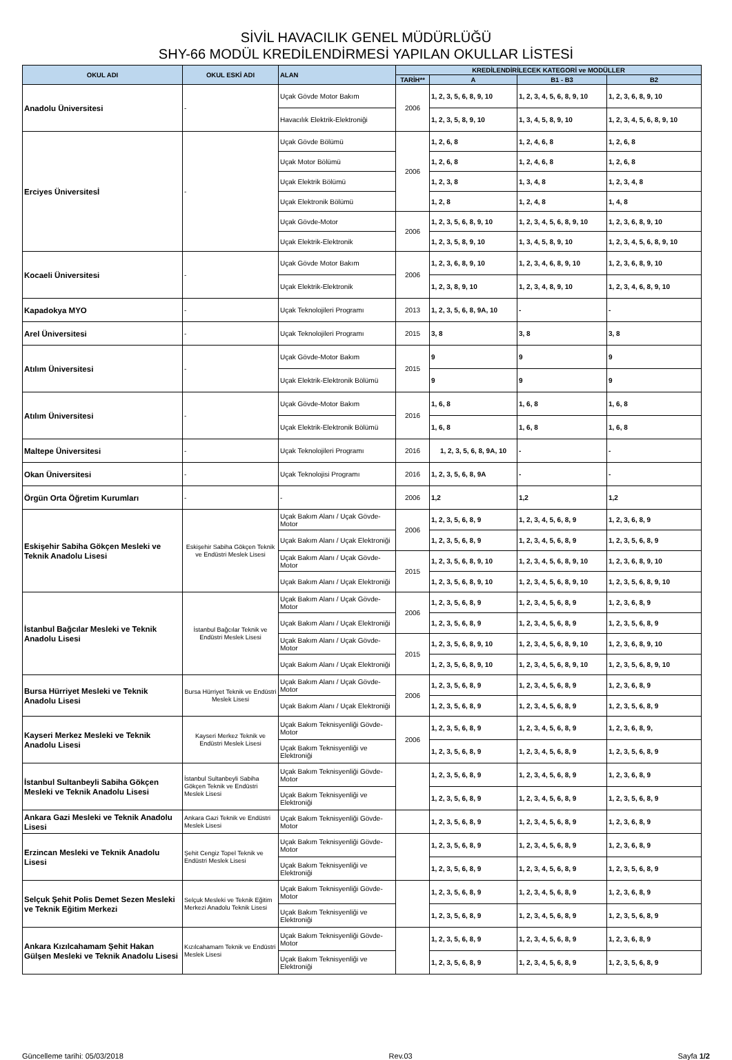SİVİL HAVACILIK GENEL MÜDÜRLÜĞÜ
SHY-66 MODÜL KREDİLENDİRMESİ YAPILAN OKULLAR LİSTESİ
| OKUL ADI | OKUL ESKİ ADI | ALAN | KREDİLENDİRİLECEK KATEGORİ ve MODÜLLER | | | |
| --- | --- | --- | --- | --- | --- | --- |
| | | | TARİH** | A | B1 - B3 | B2 |
| Anadolu Üniversitesi | - | Uçak Gövde Motor Bakım | 2006 | 1, 2, 3, 5, 6, 8, 9, 10 | 1, 2, 3, 4, 5, 6, 8, 9, 10 | 1, 2, 3, 6, 8, 9, 10 |
| | | Havacılık Elektrik-Elektroniği | | 1, 2, 3, 5, 8, 9, 10 | 1, 3, 4, 5, 8, 9, 10 | 1, 2, 3, 4, 5, 6, 8, 9, 10 |
| Erciyes Üniversitesİ | - | Uçak Gövde Bölümü | 2006 | 1, 2, 6, 8 | 1, 2, 4, 6, 8 | 1, 2, 6, 8 |
| | | Uçak Motor Bölümü | | 1, 2, 6, 8 | 1, 2, 4, 6, 8 | 1, 2, 6, 8 |
| | | Uçak Elektrik Bölümü | | 1, 2, 3, 8 | 1, 3, 4, 8 | 1, 2, 3, 4, 8 |
| | | Uçak Elektronik Bölümü | | 1, 2, 8 | 1, 2, 4, 8 | 1, 4, 8 |
| | | Uçak Gövde-Motor | 2006 | 1, 2, 3, 5, 6, 8, 9, 10 | 1, 2, 3, 4, 5, 6, 8, 9, 10 | 1, 2, 3, 6, 8, 9, 10 |
| | | Uçak Elektrik-Elektronik | | 1, 2, 3, 5, 8, 9, 10 | 1, 3, 4, 5, 8, 9, 10 | 1, 2, 3, 4, 5, 6, 8, 9, 10 |
| Kocaeli Üniversitesi | - | Uçak Gövde Motor Bakım | 2006 | 1, 2, 3, 6, 8, 9, 10 | 1, 2, 3, 4, 6, 8, 9, 10 | 1, 2, 3, 6, 8, 9, 10 |
| | | Uçak Elektrik-Elektronik | | 1, 2, 3, 8, 9, 10 | 1, 2, 3, 4, 8, 9, 10 | 1, 2, 3, 4, 6, 8, 9, 10 |
| Kapadokya MYO | - | Uçak Teknolojileri Programı | 2013 | 1, 2, 3, 5, 6, 8, 9A, 10 | - | - |
| Arel Üniversitesi | - | Uçak Teknolojileri Programı | 2015 | 3, 8 | 3, 8 | 3, 8 |
| Atılım Üniversitesi | - | Uçak Gövde-Motor Bakım | 2015 | 9 | 9 | 9 |
| | | Uçak Elektrik-Elektronik Bölümü | | 9 | 9 | 9 |
| Atılım Üniversitesi | - | Uçak Gövde-Motor Bakım | 2016 | 1, 6, 8 | 1, 6, 8 | 1, 6, 8 |
| | | Uçak Elektrik-Elektronik Bölümü | | 1, 6, 8 | 1, 6, 8 | 1, 6, 8 |
| Maltepe Üniversitesi | - | Uçak Teknolojileri Programı | 2016 | 1, 2, 3, 5, 6, 8, 9A, 10 | - | - |
| Okan Üniversitesi | - | Uçak Teknolojisi Programı | 2016 | 1, 2, 3, 5, 6, 8, 9A | - | - |
| Örgün Orta Öğretim Kurumları | - | - | 2006 | 1,2 | 1,2 | 1,2 |
| Eskişehir Sabiha Gökçen Mesleki ve Teknik Anadolu Lisesi | Eskişehir Sabiha Gökçen Teknik ve Endüstri Meslek Lisesi | Uçak Bakım Alanı / Uçak Gövde-Motor | 2006 | 1, 2, 3, 5, 6, 8, 9 | 1, 2, 3, 4, 5, 6, 8, 9 | 1, 2, 3, 6, 8, 9 |
| | | Uçak Bakım Alanı / Uçak Elektroniği | | 1, 2, 3, 5, 6, 8, 9 | 1, 2, 3, 4, 5, 6, 8, 9 | 1, 2, 3, 5, 6, 8, 9 |
| | | Uçak Bakım Alanı / Uçak Gövde-Motor | 2015 | 1, 2, 3, 5, 6, 8, 9, 10 | 1, 2, 3, 4, 5, 6, 8, 9, 10 | 1, 2, 3, 6, 8, 9, 10 |
| | | Uçak Bakım Alanı / Uçak Elektroniği | | 1, 2, 3, 5, 6, 8, 9, 10 | 1, 2, 3, 4, 5, 6, 8, 9, 10 | 1, 2, 3, 5, 6, 8, 9, 10 |
| İstanbul Bağcılar Mesleki ve Teknik Anadolu Lisesi | İstanbul Bağcılar Teknik ve Endüstri Meslek Lisesi | Uçak Bakım Alanı / Uçak Gövde-Motor | 2006 | 1, 2, 3, 5, 6, 8, 9 | 1, 2, 3, 4, 5, 6, 8, 9 | 1, 2, 3, 6, 8, 9 |
| | | Uçak Bakım Alanı / Uçak Elektroniği | | 1, 2, 3, 5, 6, 8, 9 | 1, 2, 3, 4, 5, 6, 8, 9 | 1, 2, 3, 5, 6, 8, 9 |
| | | Uçak Bakım Alanı / Uçak Gövde-Motor | 2015 | 1, 2, 3, 5, 6, 8, 9, 10 | 1, 2, 3, 4, 5, 6, 8, 9, 10 | 1, 2, 3, 6, 8, 9, 10 |
| | | Uçak Bakım Alanı / Uçak Elektroniği | | 1, 2, 3, 5, 6, 8, 9, 10 | 1, 2, 3, 4, 5, 6, 8, 9, 10 | 1, 2, 3, 5, 6, 8, 9, 10 |
| Bursa Hürriyet Mesleki ve Teknik Anadolu Lisesi | Bursa Hürriyet Teknik ve Endüstri Meslek Lisesi | Uçak Bakım Alanı / Uçak Gövde-Motor | 2006 | 1, 2, 3, 5, 6, 8, 9 | 1, 2, 3, 4, 5, 6, 8, 9 | 1, 2, 3, 6, 8, 9 |
| | | Uçak Bakım Alanı / Uçak Elektroniği | | 1, 2, 3, 5, 6, 8, 9 | 1, 2, 3, 4, 5, 6, 8, 9 | 1, 2, 3, 5, 6, 8, 9 |
| Kayseri Merkez Mesleki ve Teknik Anadolu Lisesi | Kayseri Merkez Teknik ve Endüstri Meslek Lisesi | Uçak Bakım Teknisyenliği Gövde- Motor | 2006 | 1, 2, 3, 5, 6, 8, 9 | 1, 2, 3, 4, 5, 6, 8, 9 | 1, 2, 3, 6, 8, 9, |
| | | Uçak Bakım Teknisyenliği ve Elektroniği | | 1, 2, 3, 5, 6, 8, 9 | 1, 2, 3, 4, 5, 6, 8, 9 | 1, 2, 3, 5, 6, 8, 9 |
| İstanbul Sultanbeyli Sabiha Gökçen Mesleki ve Teknik Anadolu Lisesi | İstanbul Sultanbeyli Sabiha Gökçen Teknik ve Endüstri Meslek Lisesi | Uçak Bakım Teknisyenliği Gövde- Motor | | 1, 2, 3, 5, 6, 8, 9 | 1, 2, 3, 4, 5, 6, 8, 9 | 1, 2, 3, 6, 8, 9 |
| | | Uçak Bakım Teknisyenliği ve Elektroniği | | 1, 2, 3, 5, 6, 8, 9 | 1, 2, 3, 4, 5, 6, 8, 9 | 1, 2, 3, 5, 6, 8, 9 |
| Ankara Gazi Mesleki ve Teknik Anadolu Lisesi | Ankara Gazi Teknik ve Endüstri Meslek Lisesi | Uçak Bakım Teknisyenliği Gövde- Motor | | 1, 2, 3, 5, 6, 8, 9 | 1, 2, 3, 4, 5, 6, 8, 9 | 1, 2, 3, 6, 8, 9 |
| Erzincan Mesleki ve Teknik Anadolu Lisesi | Şehit Cengiz Topel Teknik ve Endüstri Meslek Lisesi | Uçak Bakım Teknisyenliği Gövde- Motor | | 1, 2, 3, 5, 6, 8, 9 | 1, 2, 3, 4, 5, 6, 8, 9 | 1, 2, 3, 6, 8, 9 |
| | | Uçak Bakım Teknisyenliği ve Elektroniği | | 1, 2, 3, 5, 6, 8, 9 | 1, 2, 3, 4, 5, 6, 8, 9 | 1, 2, 3, 5, 6, 8, 9 |
| Selçuk Şehit Polis Demet Sezen Mesleki ve Teknik Eğitim Merkezi | Selçuk Mesleki ve Teknik Eğitim Merkezi Anadolu Teknik Lisesi | Uçak Bakım Teknisyenliği Gövde- Motor | | 1, 2, 3, 5, 6, 8, 9 | 1, 2, 3, 4, 5, 6, 8, 9 | 1, 2, 3, 6, 8, 9 |
| | | Uçak Bakım Teknisyenliği ve Elektroniği | | 1, 2, 3, 5, 6, 8, 9 | 1, 2, 3, 4, 5, 6, 8, 9 | 1, 2, 3, 5, 6, 8, 9 |
| Ankara Kızılcahamam Şehit Hakan Gülşen Mesleki ve Teknik Anadolu Lisesi | Kızılcahamam Teknik ve Endüstri Meslek Lisesi | Uçak Bakım Teknisyenliği Gövde- Motor | | 1, 2, 3, 5, 6, 8, 9 | 1, 2, 3, 4, 5, 6, 8, 9 | 1, 2, 3, 6, 8, 9 |
| | | Uçak Bakım Teknisyenliği ve Elektroniği | | 1, 2, 3, 5, 6, 8, 9 | 1, 2, 3, 4, 5, 6, 8, 9 | 1, 2, 3, 5, 6, 8, 9 |
Güncelleme tarihi: 05/03/2018 Rev.03 Sayfa 1/2